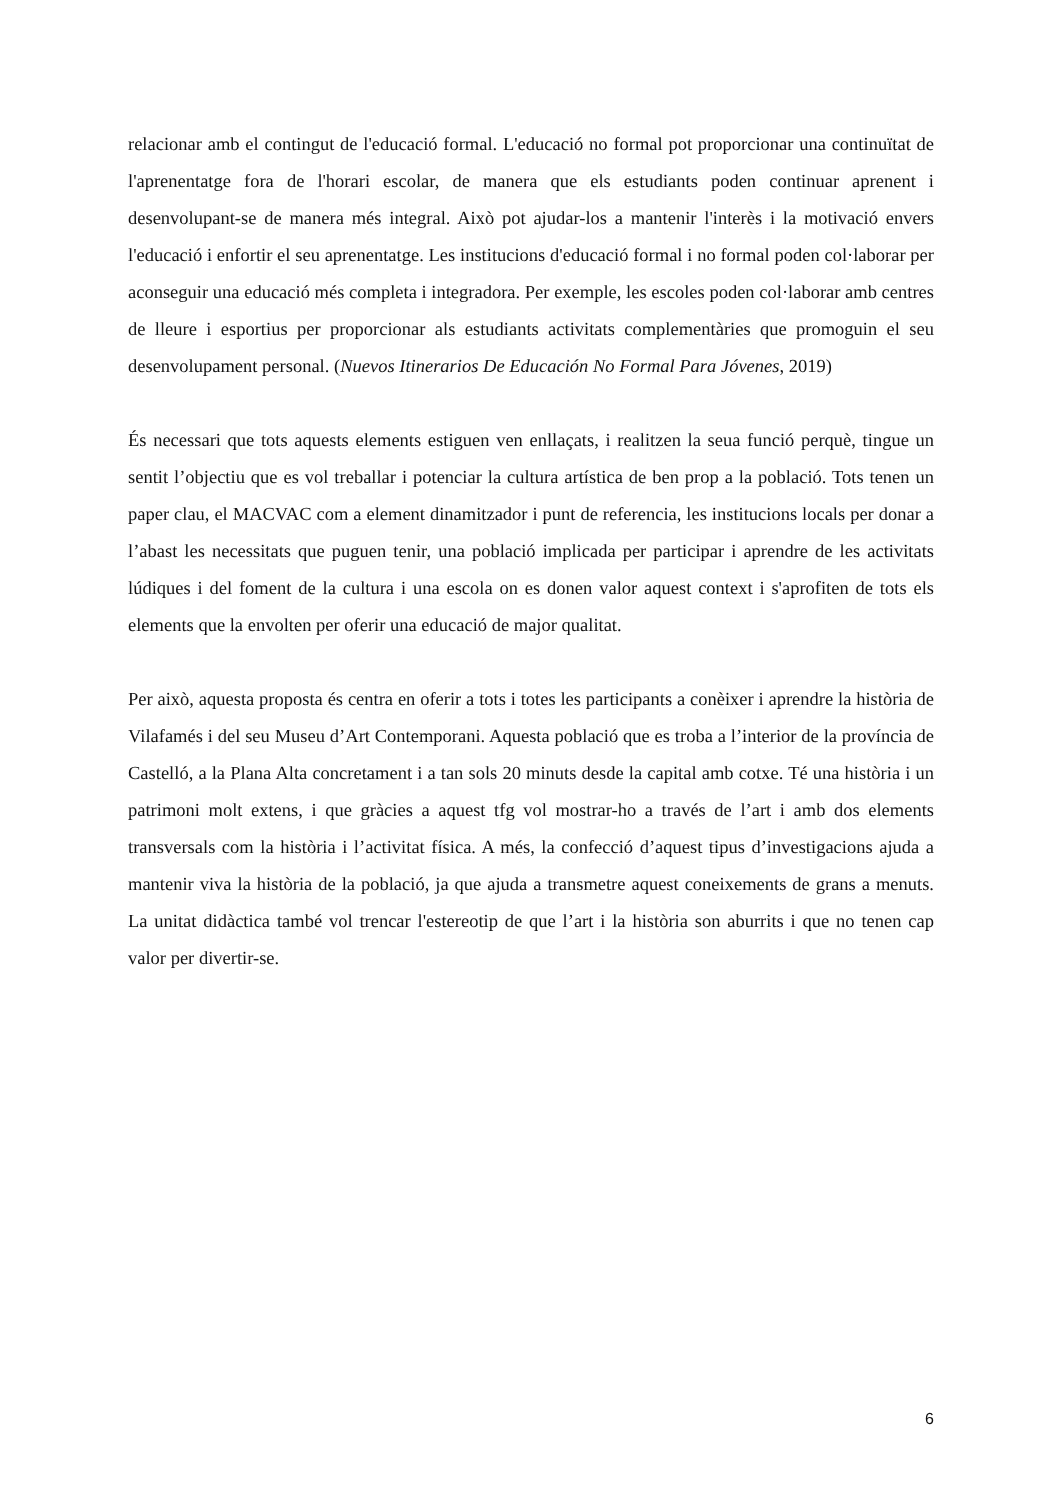relacionar amb el contingut de l'educació formal. L'educació no formal pot proporcionar una continuïtat de l'aprenentatge fora de l'horari escolar, de manera que els estudiants poden continuar aprenent i desenvolupant-se de manera més integral. Això pot ajudar-los a mantenir l'interès i la motivació envers l'educació i enfortir el seu aprenentatge. Les institucions d'educació formal i no formal poden col·laborar per aconseguir una educació més completa i integradora. Per exemple, les escoles poden col·laborar amb centres de lleure i esportius per proporcionar als estudiants activitats complementàries que promoguin el seu desenvolupament personal. (Nuevos Itinerarios De Educación No Formal Para Jóvenes, 2019)
És necessari que tots aquests elements estiguen ven enllaçats, i realitzen la seua funció perquè, tingue un sentit l’objectiu que es vol treballar i potenciar la cultura artística de ben prop a la població. Tots tenen un paper clau, el MACVAC com a element dinamitzador i punt de referencia, les institucions locals per donar a l’abast les necessitats que puguen tenir, una població implicada per participar i aprendre de les activitats lúdiques i del foment de la cultura i una escola on es donen valor aquest context i s'aprofiten de tots els elements que la envolten per oferir una educació de major qualitat.
Per això, aquesta proposta és centra en oferir a tots i totes les participants a conèixer i aprendre la història de Vilafamés i del seu Museu d’Art Contemporani. Aquesta població que es troba a l’interior de la província de Castelló, a la Plana Alta concretament i a tan sols 20 minuts desde la capital amb cotxe. Té una història i un patrimoni molt extens, i que gràcies a aquest tfg vol mostrar-ho a través de l’art i amb dos elements transversals com la història i l’activitat física. A més, la confecció d’aquest tipus d’investigacions ajuda a mantenir viva la història de la població, ja que ajuda a transmetre aquest coneixements de grans a menuts. La unitat didàctica també vol trencar l'estereotip de que l’art i la història son aburrits i que no tenen cap valor per divertir-se.
6